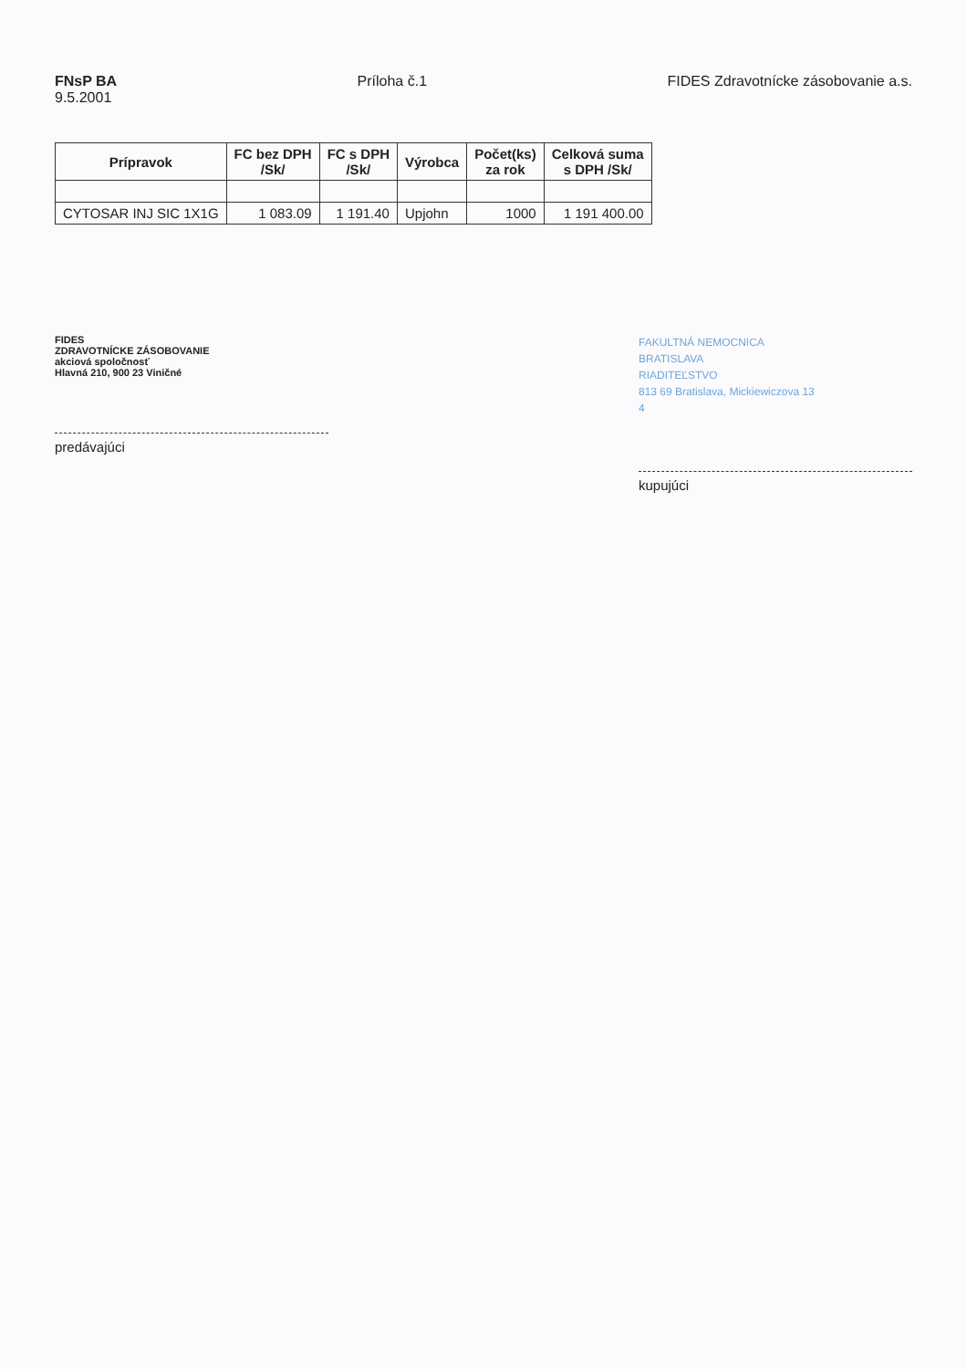FNsP BA
9.5.2001
Príloha č.1 FIDES Zdravotnícke zásobovanie a.s.
| Prípravok | FC bez DPH /Sk/ | FC s DPH /Sk/ | Výrobca | Počet(ks) za rok | Celková suma s DPH /Sk/ |
| --- | --- | --- | --- | --- | --- |
| CYTOSAR INJ SIC 1X1G | 1 083.09 | 1 191.40 | Upjohn | 1000 | 1 191 400.00 |
FIDES
ZDRAVOTNÍCKE ZÁSOBOVANIE
akciová spoločnosť
Hlavná 210, 900 23 Viničné
predávajúci
FAKULTNÁ NEMOCNICA
BRATISLAVA
RIADITEĽSTVO
813 69 Bratislava, Mickiewiczova 13
4
kupujúci